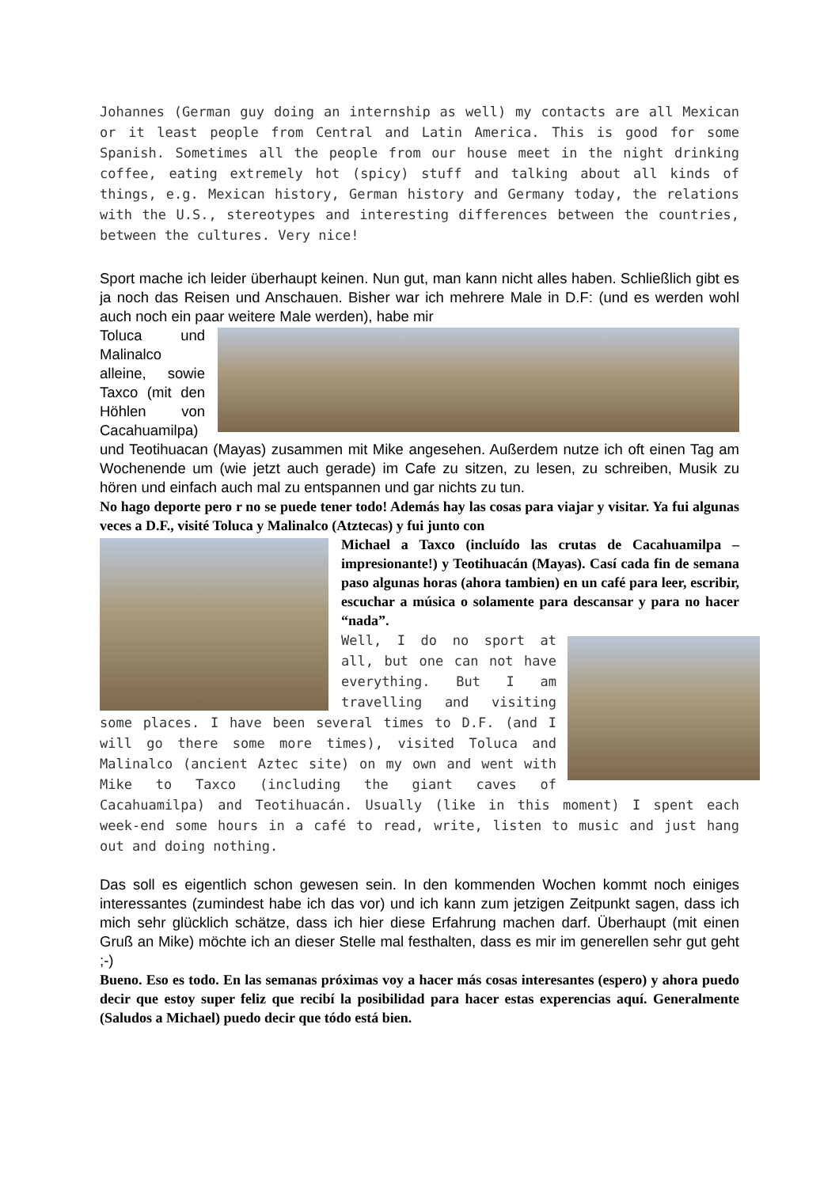Johannes (German guy doing an internship as well) my contacts are all Mexican or it least people from Central and Latin America. This is good for some Spanish. Sometimes all the people from our house meet in the night drinking coffee, eating extremely hot (spicy) stuff and talking about all kinds of things, e.g. Mexican history, German history and Germany today, the relations with the U.S., stereotypes and interesting differences between the countries, between the cultures. Very nice!
Sport mache ich leider überhaupt keinen. Nun gut, man kann nicht alles haben. Schließlich gibt es ja noch das Reisen und Anschauen. Bisher war ich mehrere Male in D.F: (und es werden wohl auch noch ein paar weitere Male werden), habe mir
Toluca und Malinalco alleine, sowie Taxco (mit den Höhlen von Cacahuamilpa) und Teotihuacan (Mayas) zusammen mit Mike angesehen. Außerdem nutze ich oft einen Tag am Wochenende um (wie jetzt auch gerade) im Cafe zu sitzen, zu lesen, zu schreiben, Musik zu hören und einfach auch mal zu entspannen und gar nichts zu tun.
No hago deporte pero r no se puede tener todo! Además hay las cosas para viajar y visitar. Ya fui algunas veces a D.F., visité Toluca y Malinalco (Atztecas) y fui junto con
Michael a Taxco (incluído las crutas de Cacahuamilpa – impresionante!) y Teotihuacán (Mayas). Casí cada fin de semana paso algunas horas (ahora tambien) en un café para leer, escribir, escuchar a música o solamente para descansar y para no hacer “nada”.
Well, I do no sport at all, but one can not have everything. But I am travelling and visiting some places. I have been several times to D.F. (and I will go there some more times), visited Toluca and Malinalco (ancient Aztec site) on my own and went with Mike to Taxco (including the giant caves of Cacahuamilpa) and Teotihuacán. Usually (like in this moment) I spent each week-end some hours in a café to read, write, listen to music and just hang out and doing nothing.
Das soll es eigentlich schon gewesen sein. In den kommenden Wochen kommt noch einiges interessantes (zumindest habe ich das vor) und ich kann zum jetzigen Zeitpunkt sagen, dass ich mich sehr glücklich schätze, dass ich hier diese Erfahrung machen darf. Überhaupt (mit einen Gruß an Mike) möchte ich an dieser Stelle mal festhalten, dass es mir im generellen sehr gut geht ;-)
Bueno. Eso es todo. En las semanas próximas voy a hacer más cosas interesantes (espero) y ahora puedo decir que estoy super feliz que recibí la posibilidad para hacer estas experencias aquí. Generalmente (Saludos a Michael) puedo decir que tódo está bien.